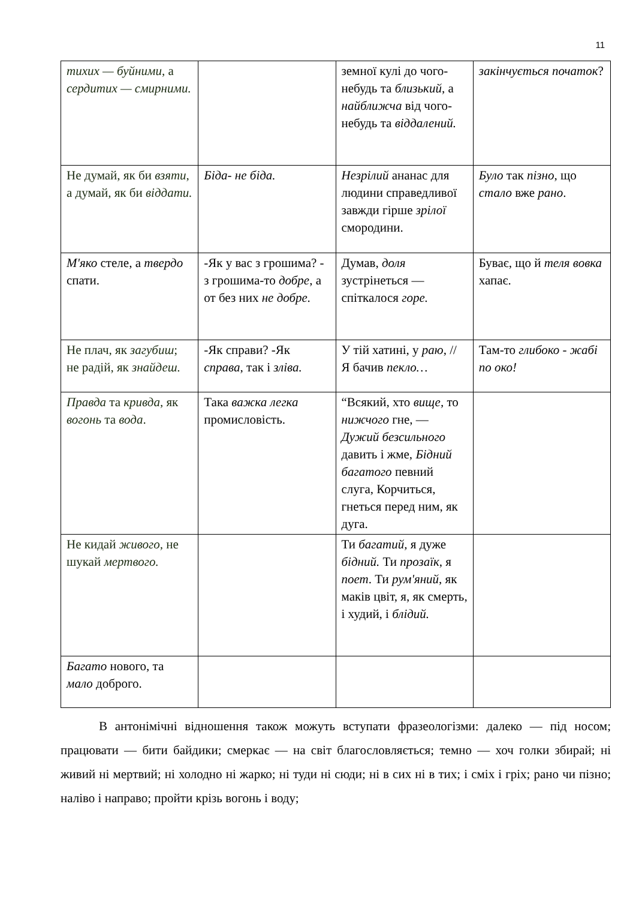11
| тихих — буйними , а сердитих — смирними. | | земної кулі до чого-небудь та близький , а найближча від чого-небудь та віддалений. | закінчується початок ? |
| Не думай, як би взяти , а думай, як би віддати. | Біда- не біда. | Незрілий ананас для людини справедливої завжди гірше зрілої смородини. | Було так пізно , що стало вже рано . |
| М'яко стеле, а твердо спати. | -Як у вас з грошима? - з грошима-то добре , а от без них не добре. | Думав, доля зустрінеться — спіткалося горе. | Буває, що й теля вовка хапає. |
| Не плач, як загубиш ; не радій, як знайдеш. | -Як справи? -Як справа , так і зліва. | У тій хатині, у раю , // Я бачив пекло… | Там-то глибоко - жабі по око! |
| Правда та кривда , як вогонь та вода . | Така важка легка промисловість. | “Всякий, хто вище, то нижчого гне, — Дужий безсильного давить і жме, Бідний багатого певний слуга, Корчиться, гнеться перед ним, як дуга. | |
| Не кидай живого, не шукай мертвого. | | Ти багатий, я дуже бідний. Ти прозаїк , я поет . Ти рум'яний , як маків цвіт, я, як смерть, і худий, і блідий. | |
| Багато нового, та мало доброго. | | | |
В антонімічні відношення також можуть вступати фразеологізми: далеко — під носом; працювати — бити байдики; смеркає — на світ благословляється; темно — хоч голки збирай; ні живий ні мертвий; ні холодно ні жарко; ні туди ні сюди; ні в сих ні в тих; і сміх і гріх; рано чи пізно; наліво і направо; пройти крізь вогонь і воду;